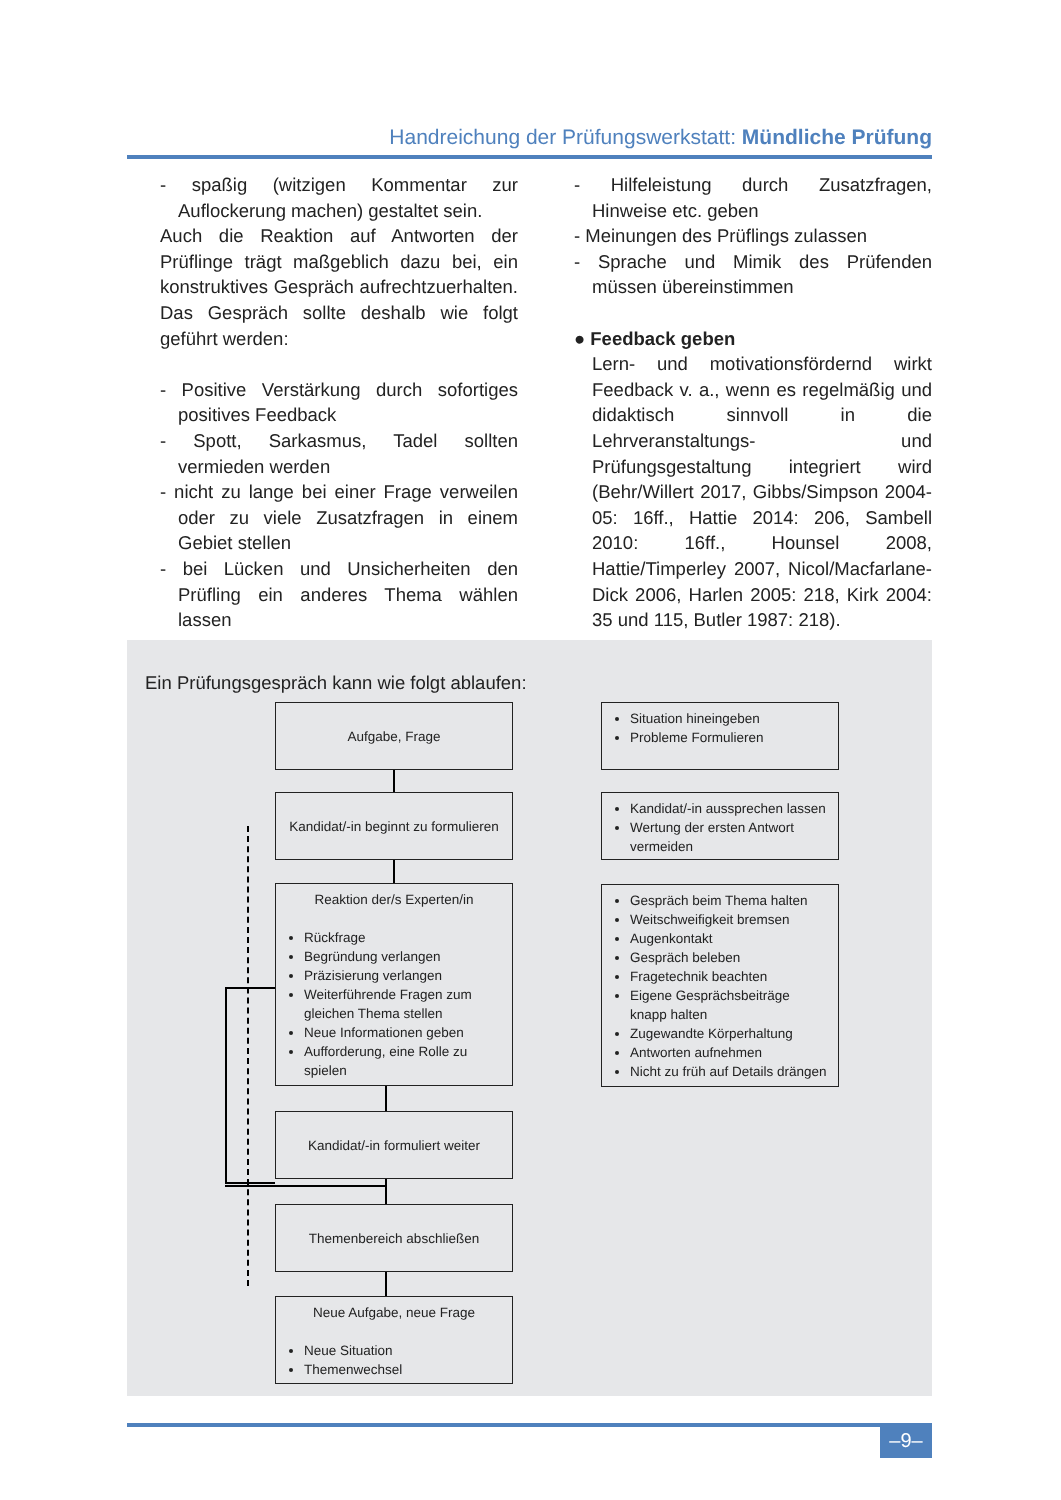Handreichung der Prüfungswerkstatt: Mündliche Prüfung
- spaßig (witzigen Kommentar zur Auflockerung machen) gestaltet sein.
Auch die Reaktion auf Antworten der Prüflinge trägt maßgeblich dazu bei, ein konstruktives Gespräch aufrechtzuerhalten. Das Gespräch sollte deshalb wie folgt geführt werden:
- Positive Verstärkung durch sofortiges positives Feedback
- Spott, Sarkasmus, Tadel sollten vermieden werden
- nicht zu lange bei einer Frage verweilen oder zu viele Zusatzfragen in einem Gebiet stellen
- bei Lücken und Unsicherheiten den Prüfling ein anderes Thema wählen lassen
- Hilfeleistung durch Zusatzfragen, Hinweise etc. geben
- Meinungen des Prüflings zulassen
- Sprache und Mimik des Prüfenden müssen übereinstimmen
● Feedback geben
Lern- und motivationsfördernd wirkt Feedback v. a., wenn es regelmäßig und didaktisch sinnvoll in die Lehrveranstaltungs- und Prüfungsgestaltung integriert wird (Behr/Willert 2017, Gibbs/Simpson 2004-05: 16ff., Hattie 2014: 206, Sambell 2010: 16ff., Hounsel 2008, Hattie/Timperley 2007, Nicol/Macfarlane-Dick 2006, Harlen 2005: 218, Kirk 2004: 35 und 115, Butler 1987: 218).
Ein Prüfungsgespräch kann wie folgt ablaufen:
Aufgabe, Frage
Kandidat/-in beginnt zu formulieren
Reaktion der/s Experten/in
Rückfrage
Begründung verlangen
Präzisierung verlangen
Weiterführende Fragen zum gleichen Thema stellen
Neue Informationen geben
Aufforderung, eine Rolle zu spielen
Kandidat/-in formuliert weiter
Themenbereich abschließen
Neue Aufgabe, neue Frage
Neue Situation
Themenwechsel
Situation hineingeben
Probleme Formulieren
Kandidat/-in aussprechen lassen
Wertung der ersten Antwort vermeiden
Gespräch beim Thema halten
Weitschweifigkeit bremsen
Augenkontakt
Gespräch beleben
Fragetechnik beachten
Eigene Gesprächsbeiträge knapp halten
Zugewandte Körperhaltung
Antworten aufnehmen
Nicht zu früh auf Details drängen
–9–